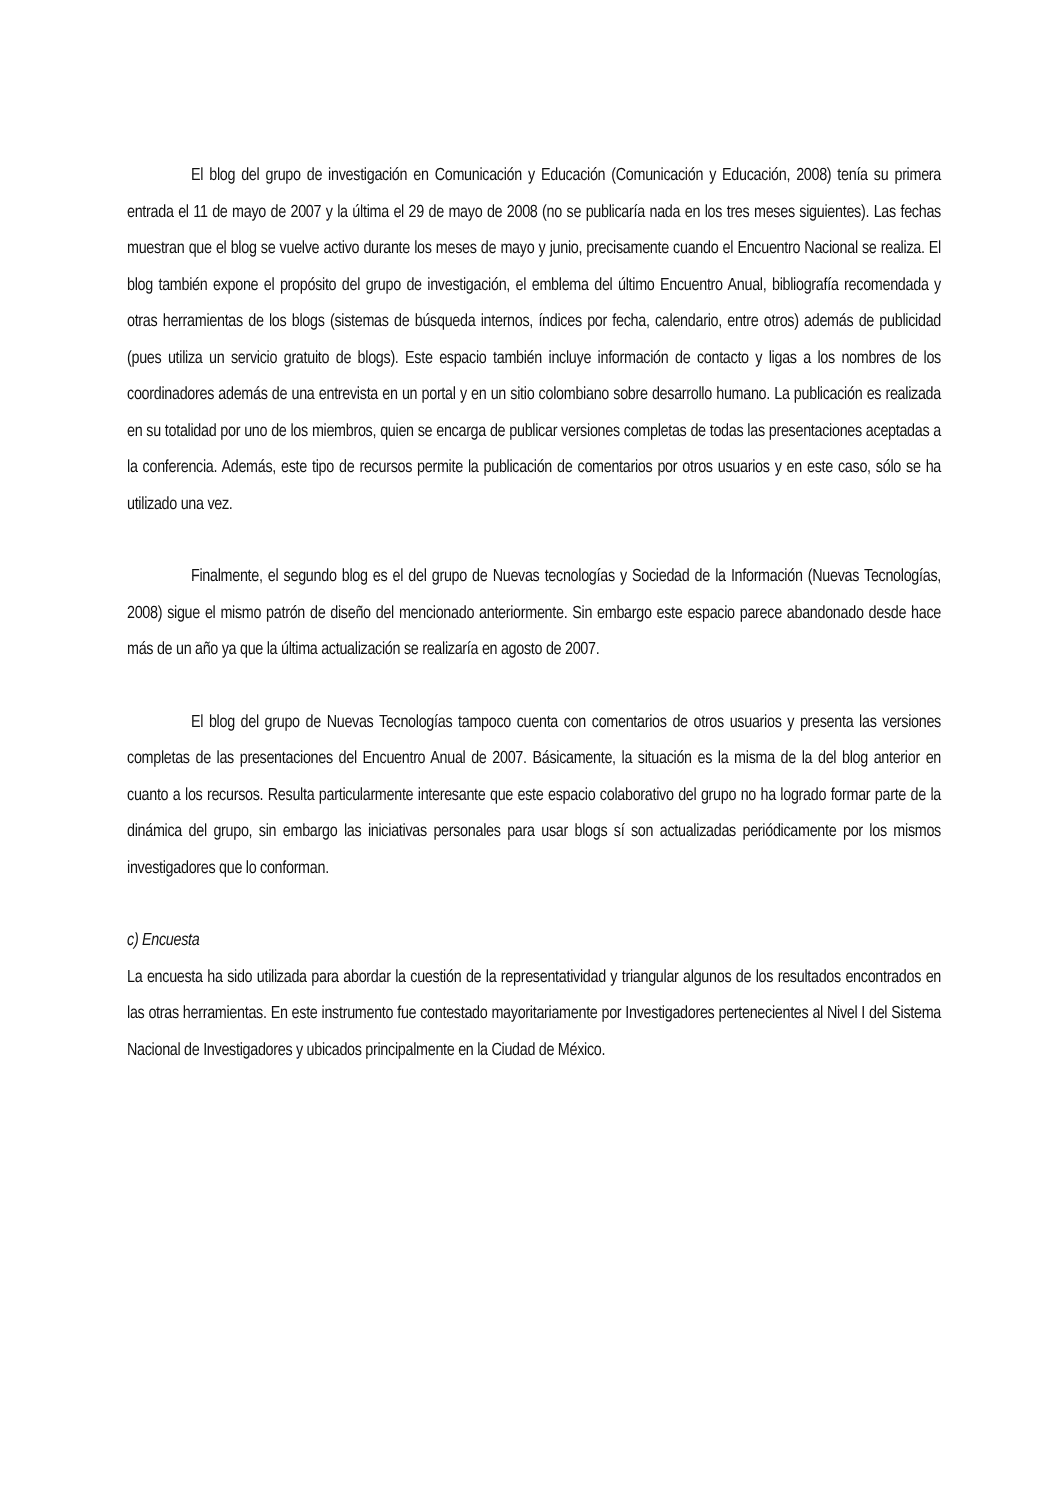El blog del grupo de investigación en Comunicación y Educación (Comunicación y Educación, 2008) tenía su primera entrada el 11 de mayo de 2007 y la última el 29 de mayo de 2008 (no se publicaría nada en los tres meses siguientes). Las fechas muestran que el blog se vuelve activo durante los meses de mayo y junio, precisamente cuando el Encuentro Nacional se realiza. El blog también expone el propósito del grupo de investigación, el emblema del último Encuentro Anual, bibliografía recomendada y otras herramientas de los blogs (sistemas de búsqueda internos, índices por fecha, calendario, entre otros) además de publicidad (pues utiliza un servicio gratuito de blogs). Este espacio también incluye información de contacto y ligas a los nombres de los coordinadores además de una entrevista en un portal y en un sitio colombiano sobre desarrollo humano. La publicación es realizada en su totalidad por uno de los miembros, quien se encarga de publicar versiones completas de todas las presentaciones aceptadas a la conferencia. Además, este tipo de recursos permite la publicación de comentarios por otros usuarios y en este caso, sólo se ha utilizado una vez.
Finalmente, el segundo blog es el del grupo de Nuevas tecnologías y Sociedad de la Información (Nuevas Tecnologías, 2008) sigue el mismo patrón de diseño del mencionado anteriormente. Sin embargo este espacio parece abandonado desde hace más de un año ya que la última actualización se realizaría en agosto de 2007.
El blog del grupo de Nuevas Tecnologías tampoco cuenta con comentarios de otros usuarios y presenta las versiones completas de las presentaciones del Encuentro Anual de 2007. Básicamente, la situación es la misma de la del blog anterior en cuanto a los recursos. Resulta particularmente interesante que este espacio colaborativo del grupo no ha logrado formar parte de la dinámica del grupo, sin embargo las iniciativas personales para usar blogs sí son actualizadas periódicamente por los mismos investigadores que lo conforman.
c) Encuesta
La encuesta ha sido utilizada para abordar la cuestión de la representatividad y triangular algunos de los resultados encontrados en las otras herramientas. En este instrumento fue contestado mayoritariamente por Investigadores pertenecientes al Nivel I del Sistema Nacional de Investigadores y ubicados principalmente en la Ciudad de México.